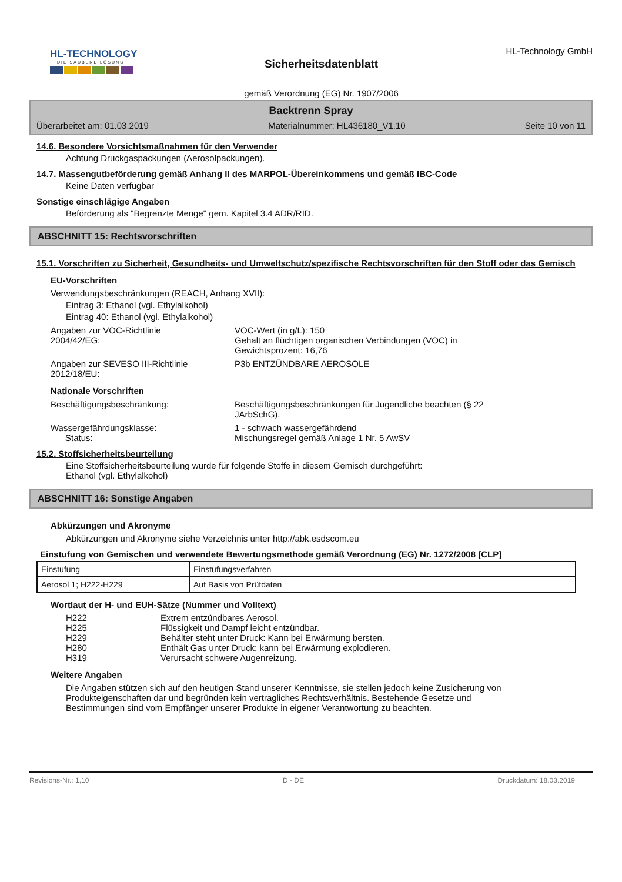HL-TECHNOLOGY
DIE SAUBERE LÖSUNG
Sicherheitsdatenblatt
gemäß Verordnung (EG) Nr. 1907/2006
HL-Technology GmbH
Backtrenn Spray
Überarbeitet am: 01.03.2019 Materialnummer: HL436180_V1.10 Seite 10 von 11
14.6. Besondere Vorsichtsmaßnahmen für den Verwender
Achtung Druckgaspackungen (Aerosolpackungen).
14.7. Massengutbeförderung gemäß Anhang II des MARPOL-Übereinkommens und gemäß IBC-Code
Keine Daten verfügbar
Sonstige einschlägige Angaben
Beförderung als "Begrenzte Menge" gem. Kapitel 3.4 ADR/RID.
ABSCHNITT 15: Rechtsvorschriften
15.1. Vorschriften zu Sicherheit, Gesundheits- und Umweltschutz/spezifische Rechtsvorschriften für den Stoff oder das Gemisch
EU-Vorschriften
Verwendungsbeschränkungen (REACH, Anhang XVII):
Eintrag 3: Ethanol (vgl. Ethylalkohol)
Eintrag 40: Ethanol (vgl. Ethylalkohol)
Angaben zur VOC-Richtlinie
2004/42/EG:
VOC-Wert (in g/L): 150
Gehalt an flüchtigen organischen Verbindungen (VOC) in
Gewichtsprozent: 16,76
Angaben zur SEVESO III-Richtlinie
2012/18/EU:
P3b ENTZÜNDBARE AEROSOLE
Nationale Vorschriften
Beschäftigungsbeschränkung: Beschäftigungsbeschränkungen für Jugendliche beachten (§ 22
JArbSchG).
Wassergefährdungsklasse:
Status:
1 - schwach wassergefährdend
Mischungsregel gemäß Anlage 1 Nr. 5 AwSV
15.2. Stoffsicherheitsbeurteilung
Eine Stoffsicherheitsbeurteilung wurde für folgende Stoffe in diesem Gemisch durchgeführt:
Ethanol (vgl. Ethylalkohol)
ABSCHNITT 16: Sonstige Angaben
Abkürzungen und Akronyme
Abkürzungen und Akronyme siehe Verzeichnis unter http://abk.esdscom.eu
Einstufung von Gemischen und verwendete Bewertungsmethode gemäß Verordnung (EG) Nr. 1272/2008 [CLP]
| Einstufung | Einstufungsverfahren |
| Aerosol 1; H222-H229 | Auf Basis von Prüfdaten |
Wortlaut der H- und EUH-Sätze (Nummer und Volltext)
H222 Extrem entzündbares Aerosol.
H225 Flüssigkeit und Dampf leicht entzündbar.
H229 Behälter steht unter Druck: Kann bei Erwärmung bersten.
H280 Enthält Gas unter Druck; kann bei Erwärmung explodieren.
H319 Verursacht schwere Augenreizung.
Weitere Angaben
Die Angaben stützen sich auf den heutigen Stand unserer Kenntnisse, sie stellen jedoch keine Zusicherung von Produkteigenschaften dar und begründen kein vertragliches Rechtsverhältnis. Bestehende Gesetze und Bestimmungen sind vom Empfänger unserer Produkte in eigener Verantwortung zu beachten.
Revisions-Nr.: 1,10 D - DE Druckdatum: 18.03.2019